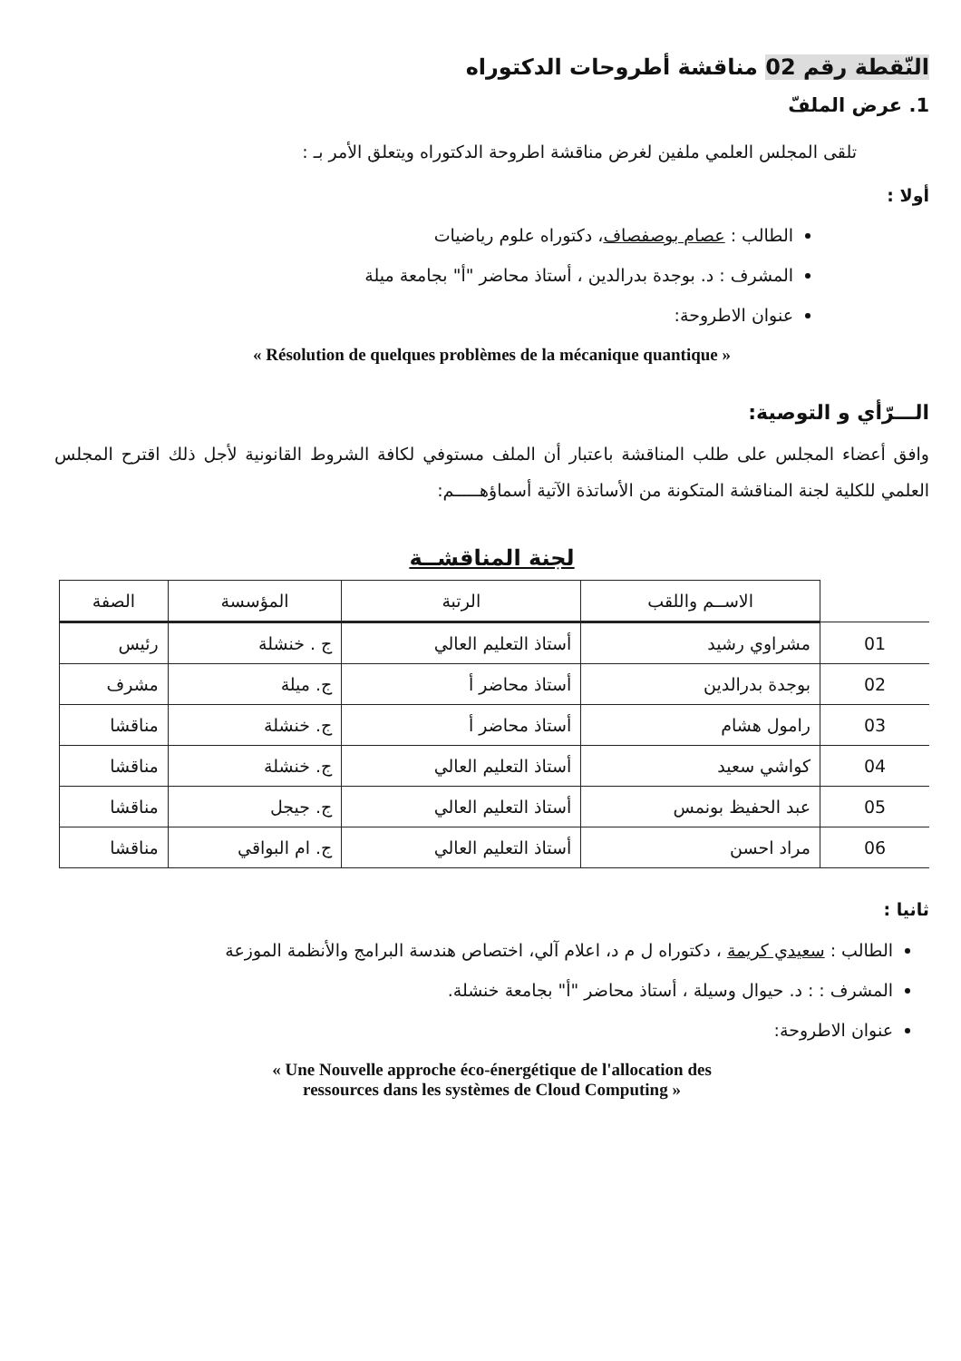النّقطة رقم 02 مناقشة أطروحات الدكتوراه
1. عرض الملفّ
تلقى المجلس العلمي ملفين لغرض مناقشة اطروحة الدكتوراه ويتعلق الأمر بـ :
أولا :
الطالب : عصام بوصفصاف، دكتوراه علوم رياضيات
المشرف : د. بوجدة بدرالدين ، أستاذ محاضر "أ" بجامعة ميلة
عنوان الاطروحة:
« Résolution de quelques problèmes de la mécanique quantique »
الـــرّأي و التوصية:
وافق أعضاء المجلس على طلب المناقشة باعتبار أن الملف مستوفي لكافة الشروط القانونية لأجل ذلك اقترح المجلس العلمي للكلية لجنة المناقشة المتكونة من الأساتذة الآتية أسماؤهـــــم:
لجنة المناقشــة
| | الاســم واللقب | الرتبة | المؤسسة | الصفة |
| --- | --- | --- | --- | --- |
| 01 | مشراوي رشيد | أستاذ التعليم العالي | ج . خنشلة | رئيس |
| 02 | بوجدة بدرالدين | أستاذ محاضر أ | ج. ميلة | مشرف |
| 03 | رامول هشام | أستاذ محاضر أ | ج. خنشلة | مناقشا |
| 04 | كواشي سعيد | أستاذ التعليم العالي | ج. خنشلة | مناقشا |
| 05 | عبد الحفيظ بونمس | أستاذ التعليم العالي | ج. جيجل | مناقشا |
| 06 | مراد احسن | أستاذ التعليم العالي | ج. ام البواقي | مناقشا |
ثانيا :
الطالب : سعيدي كريمة ، دكتوراه ل م د، اعلام آلي، اختصاص هندسة البرامج والأنظمة الموزعة
المشرف : : د. حيوال وسيلة ، أستاذ محاضر "أ" بجامعة خنشلة.
عنوان الاطروحة:
« Une Nouvelle approche éco-énergétique de l'allocation des
ressources dans les systèmes de Cloud Computing »